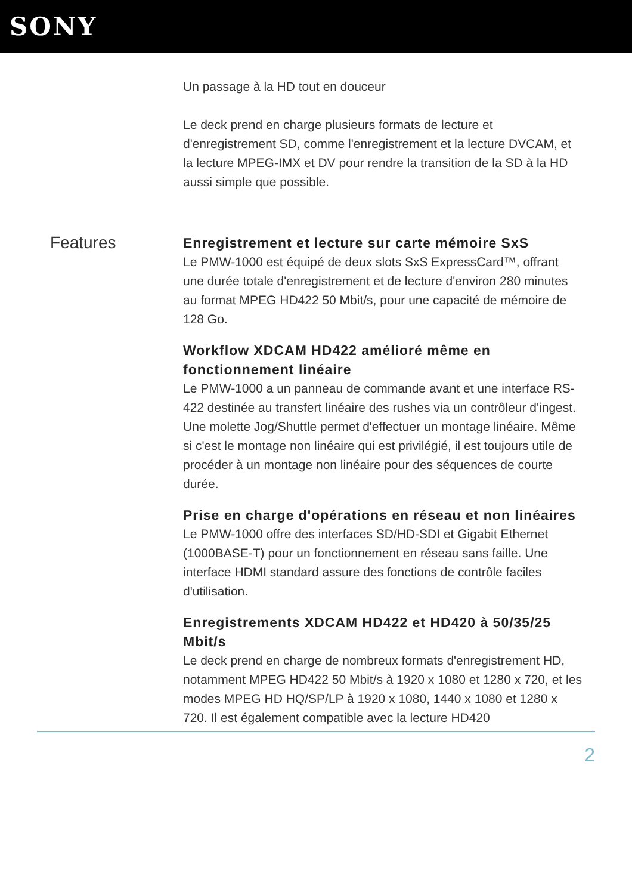SONY
Un passage à la HD tout en douceur
Le deck prend en charge plusieurs formats de lecture et d'enregistrement SD, comme l'enregistrement et la lecture DVCAM, et la lecture MPEG-IMX et DV pour rendre la transition de la SD à la HD aussi simple que possible.
Features
Enregistrement et lecture sur carte mémoire SxS
Le PMW-1000 est équipé de deux slots SxS ExpressCard™, offrant une durée totale d'enregistrement et de lecture d'environ 280 minutes au format MPEG HD422 50 Mbit/s, pour une capacité de mémoire de 128 Go.
Workflow XDCAM HD422 amélioré même en fonctionnement linéaire
Le PMW-1000 a un panneau de commande avant et une interface RS-422 destinée au transfert linéaire des rushes via un contrôleur d'ingest. Une molette Jog/Shuttle permet d'effectuer un montage linéaire. Même si c'est le montage non linéaire qui est privilégié, il est toujours utile de procéder à un montage non linéaire pour des séquences de courte durée.
Prise en charge d'opérations en réseau et non linéaires
Le PMW-1000 offre des interfaces SD/HD-SDI et Gigabit Ethernet (1000BASE-T) pour un fonctionnement en réseau sans faille. Une interface HDMI standard assure des fonctions de contrôle faciles d'utilisation.
Enregistrements XDCAM HD422 et HD420 à 50/35/25 Mbit/s
Le deck prend en charge de nombreux formats d'enregistrement HD, notamment MPEG HD422 50 Mbit/s à 1920 x 1080 et 1280 x 720, et les modes MPEG HD HQ/SP/LP à 1920 x 1080, 1440 x 1080 et 1280 x 720. Il est également compatible avec la lecture HD420
2